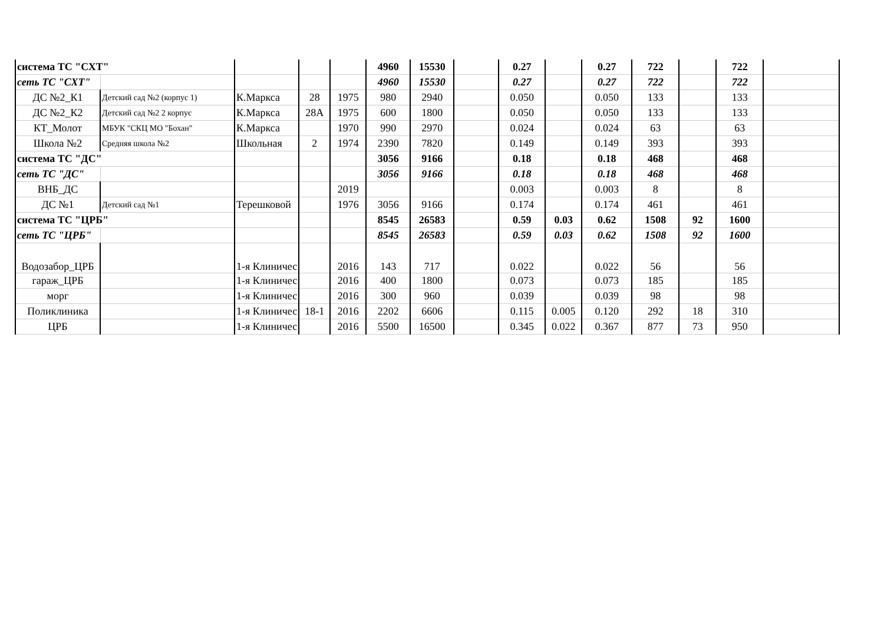| система ТС "СХТ" | | | | | 4960 | 15530 | | 0.27 | | 0.27 | 722 | | 722 | |
| сеть ТС "СХТ" | | | | | 4960 | 15530 | | 0.27 | | 0.27 | 722 | | 722 | |
| ДС №2_К1 | Детский сад №2 (корпус 1) | К.Маркса | 28 | 1975 | 980 | 2940 | | 0.050 | | 0.050 | 133 | | 133 | |
| ДС №2_К2 | Детский сад №2 2 корпус | К.Маркса | 28А | 1975 | 600 | 1800 | | 0.050 | | 0.050 | 133 | | 133 | |
| КТ_Молот | МБУК "СКЦ МО "Бохан" | К.Маркса | | 1970 | 990 | 2970 | | 0.024 | | 0.024 | 63 | | 63 | |
| Школа №2 | Средняя школа №2 | Школьная | 2 | 1974 | 2390 | 7820 | | 0.149 | | 0.149 | 393 | | 393 | |
| система ТС "ДС" | | | | | 3056 | 9166 | | 0.18 | | 0.18 | 468 | | 468 | |
| сеть ТС "ДС" | | | | | 3056 | 9166 | | 0.18 | | 0.18 | 468 | | 468 | |
| ВНБ_ДС | | | | 2019 | | | | 0.003 | | 0.003 | 8 | | 8 | |
| ДС №1 | Детский сад №1 | Терешковой | | 1976 | 3056 | 9166 | | 0.174 | | 0.174 | 461 | | 461 | |
| система ТС "ЦРБ" | | | | | 8545 | 26583 | | 0.59 | 0.03 | 0.62 | 1508 | 92 | 1600 | |
| сеть ТС "ЦРБ" | | | | | 8545 | 26583 | | 0.59 | 0.03 | 0.62 | 1508 | 92 | 1600 | |
| Водозабор_ЦРБ | | 1-я Клиничес | | 2016 | 143 | 717 | | 0.022 | | 0.022 | 56 | | 56 | |
| гараж_ЦРБ | | 1-я Клиничес | | 2016 | 400 | 1800 | | 0.073 | | 0.073 | 185 | | 185 | |
| морг | | 1-я Клиничес | | 2016 | 300 | 960 | | 0.039 | | 0.039 | 98 | | 98 | |
| Поликлиника | | 1-я Клиничес | 18-1 | 2016 | 2202 | 6606 | | 0.115 | 0.005 | 0.120 | 292 | 18 | 310 | |
| ЦРБ | | 1-я Клиничес | | 2016 | 5500 | 16500 | | 0.345 | 0.022 | 0.367 | 877 | 73 | 950 | |